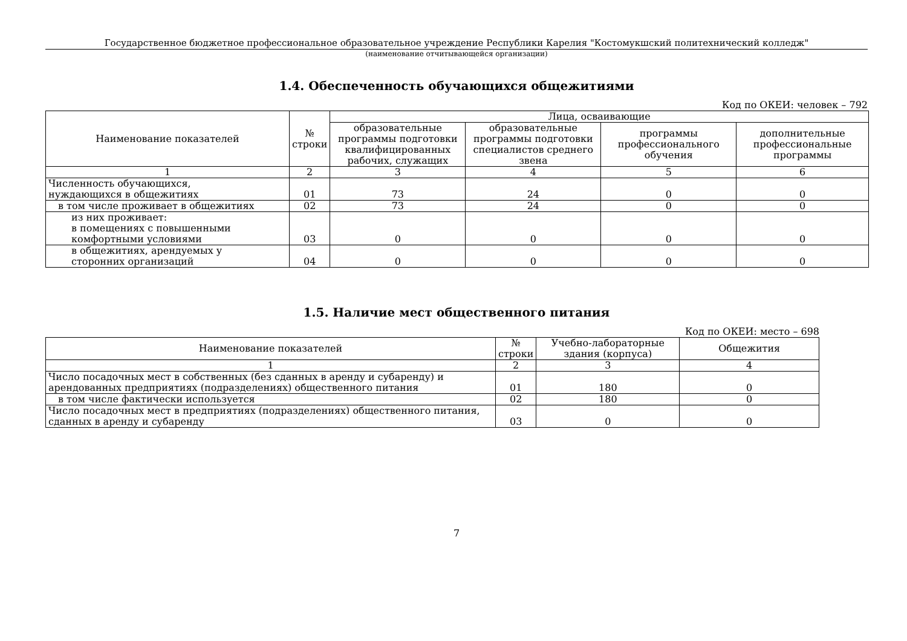Государственное бюджетное профессиональное образовательное учреждение Республики Карелия "Костомукшский политехнический колледж"
(наименование отчитывающейся организации)
1.4. Обеспеченность обучающихся общежитиями
Код по ОКЕИ: человек – 792
| Наименование показателей | № строки | Лица, осваивающие | | | |
| --- | --- | --- | --- | --- | --- |
| | | образовательные программы подготовки квалифицированных рабочих, служащих | образовательные программы подготовки специалистов среднего звена | программы профессионального обучения | дополнительные профессиональные программы |
| 1 | 2 | 3 | 4 | 5 | 6 |
| Численность обучающихся, нуждающихся в общежитиях | 01 | 73 | 24 | 0 | 0 |
| в том числе проживает в общежитиях | 02 | 73 | 24 | 0 | 0 |
| из них проживает: в помещениях с повышенными комфортными условиями | 03 | 0 | 0 | 0 | 0 |
| в общежитиях, арендуемых у сторонних организаций | 04 | 0 | 0 | 0 | 0 |
1.5. Наличие мест общественного питания
Код по ОКЕИ: место – 698
| Наименование показателей | № строки | Учебно-лабораторные здания (корпуса) | Общежития |
| --- | --- | --- | --- |
| 1 | 2 | 3 | 4 |
| Число посадочных мест в собственных (без сданных в аренду и субаренду) и арендованных предприятиях (подразделениях) общественного питания | 01 | 180 | 0 |
| в том числе фактически используется | 02 | 180 | 0 |
| Число посадочных мест в предприятиях (подразделениях) общественного питания, сданных в аренду и субаренду | 03 | 0 | 0 |
7